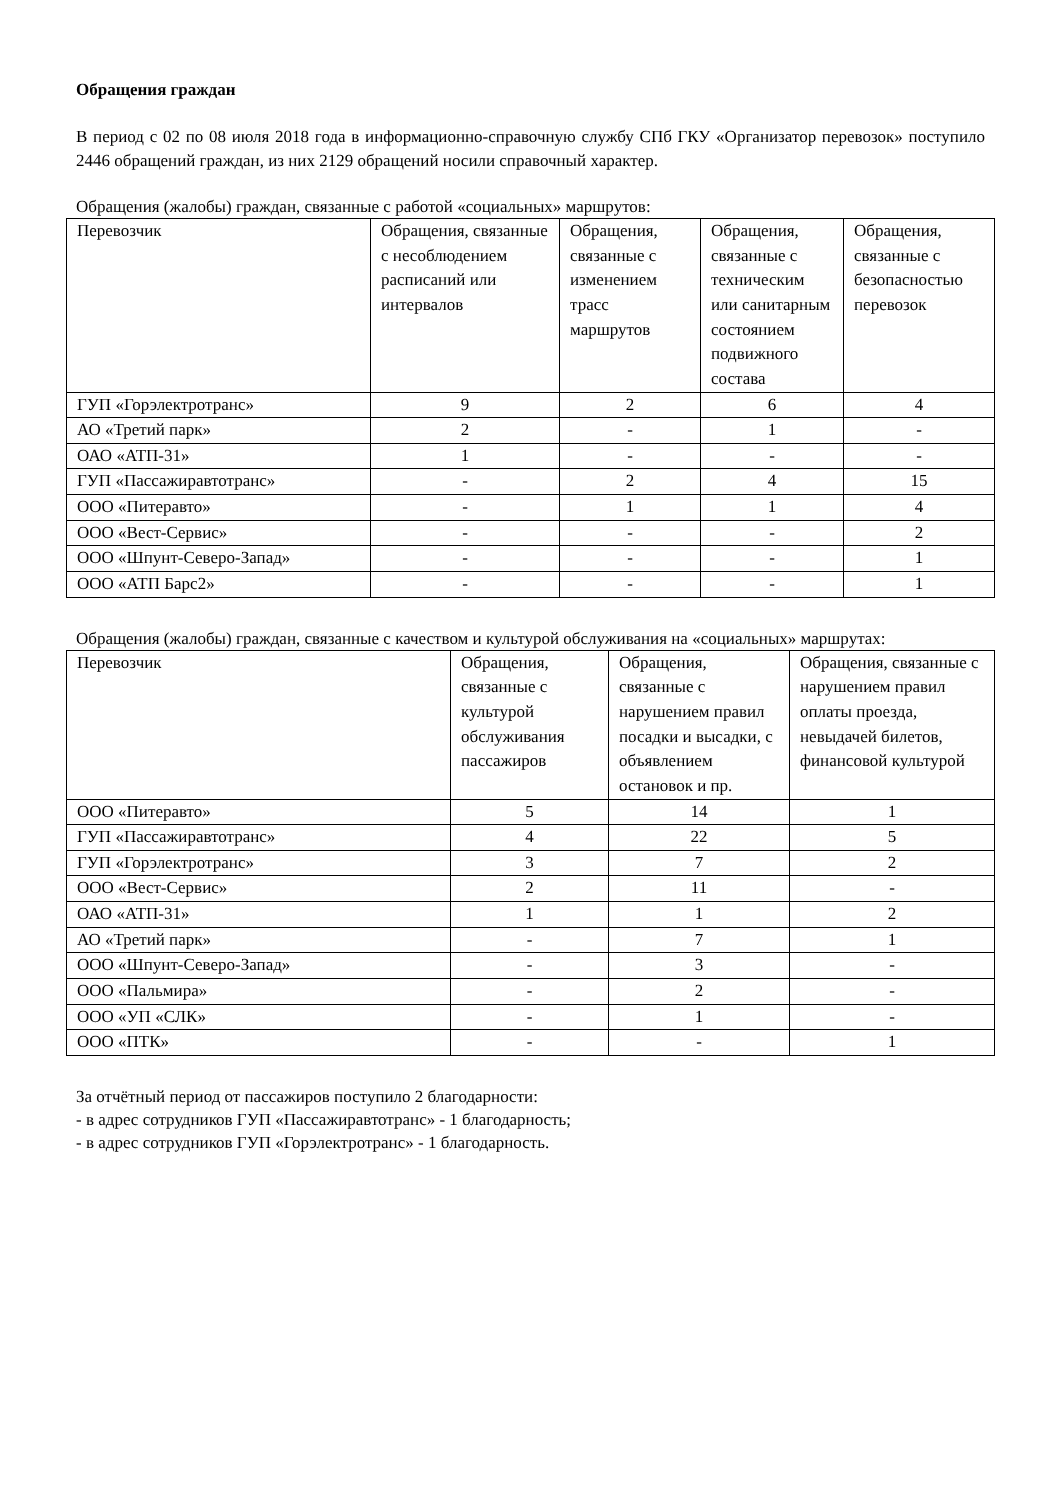Обращения граждан
В период с 02 по 08 июля 2018 года в информационно-справочную службу СПб ГКУ «Организатор перевозок» поступило 2446 обращений граждан, из них 2129 обращений носили справочный характер.
Обращения (жалобы) граждан, связанные с работой «социальных» маршрутов:
| Перевозчик | Обращения, связанные с несоблюдением расписаний или интервалов | Обращения, связанные с изменением трасс маршрутов | Обращения, связанные с техническим или санитарным состоянием подвижного состава | Обращения, связанные с безопасностью перевозок |
| --- | --- | --- | --- | --- |
| ГУП «Горэлектротранс» | 9 | 2 | 6 | 4 |
| АО «Третий парк» | 2 | - | 1 | - |
| ОАО «АТП-31» | 1 | - | - | - |
| ГУП «Пассажиравтотранс» | - | 2 | 4 | 15 |
| ООО «Питеравто» | - | 1 | 1 | 4 |
| ООО «Вест-Сервис» | - | - | - | 2 |
| ООО «Шпунт-Северо-Запад» | - | - | - | 1 |
| ООО «АТП Барс2» | - | - | - | 1 |
Обращения (жалобы) граждан, связанные с качеством и культурой обслуживания на «социальных» маршрутах:
| Перевозчик | Обращения, связанные с культурой обслуживания пассажиров | Обращения, связанные с нарушением правил посадки и высадки, с объявлением остановок и пр. | Обращения, связанные с нарушением правил оплаты проезда, невыдачей билетов, финансовой культурой |
| --- | --- | --- | --- |
| ООО «Питеравто» | 5 | 14 | 1 |
| ГУП «Пассажиравтотранс» | 4 | 22 | 5 |
| ГУП «Горэлектротранс» | 3 | 7 | 2 |
| ООО «Вест-Сервис» | 2 | 11 | - |
| ОАО «АТП-31» | 1 | 1 | 2 |
| АО «Третий парк» | - | 7 | 1 |
| ООО «Шпунт-Северо-Запад» | - | 3 | - |
| ООО «Пальмира» | - | 2 | - |
| ООО «УП «СЛК» | - | 1 | - |
| ООО «ПТК» | - | - | 1 |
За отчётный период от пассажиров поступило 2 благодарности:
- в адрес сотрудников ГУП «Пассажиравтотранс» - 1 благодарность;
- в адрес сотрудников ГУП «Горэлектротранс» - 1 благодарность.